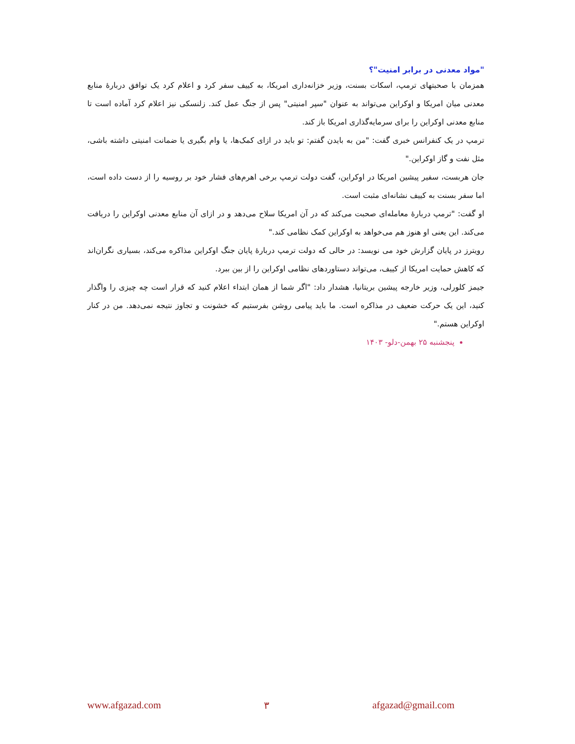"مواد معدنی در برابر امنیت"؟
همزمان با صحبتهای ترمپ، اسکات بسنت، وزیر خزانه‌داری امریکا، به کییف سفر کرد و اعلام کرد یک توافق دربارۀ منابع معدنی میان امریکا و اوکراین می‌تواند به عنوان "سپر امنیتی" پس از جنگ عمل کند. زلنسکی نیز اعلام کرد آماده است تا منابع معدنی اوکراین را برای سرمایه‌گذاری امریکا باز کند.
ترمپ در یک کنفرانس خبری گفت: "من به بایدن گفتم: تو باید در ازای کمک‌ها، یا وام بگیری یا ضمانت امنیتی داشته باشی، مثل نفت و گاز اوکراین."
جان هربست، سفیر پیشین امریکا در اوکراین، گفت دولت ترمپ برخی اهرم‌های فشار خود بر روسیه را از دست داده است، اما سفر بسنت به کییف نشانه‌ای مثبت است.
او گفت: "ترمپ دربارۀ معامله‌ای صحبت می‌کند که در آن امریکا سلاح می‌دهد و در ازای آن منابع معدنی اوکراین را دریافت می‌کند. این یعنی او هنوز هم می‌خواهد به اوکراین کمک نظامی کند."
رویترز در پایان گزارش خود می نویسد: در حالی که دولت ترمپ دربارۀ پایان جنگ اوکراین مذاکره می‌کند، بسیاری نگران‌اند که کاهش حمایت امریکا از کییف، می‌تواند دستاوردهای نظامی اوکراین را از بین ببرد.
جیمز کلورلی، وزیر خارجه پیشین بریتانیا، هشدار داد: "اگر شما از همان ابتداء اعلام کنید که قرار است چه چیزی را واگذار کنید، این یک حرکت ضعیف در مذاکره است. ما باید پیامی روشن بفرستیم که خشونت و تجاوز نتیجه نمی‌دهد. من در کنار اوکراین هستم."
پنجشنبه ۲۵ بهمن-دلو- ۱۴۰۳
www.afgazad.com ۳ afgazad@gmail.com